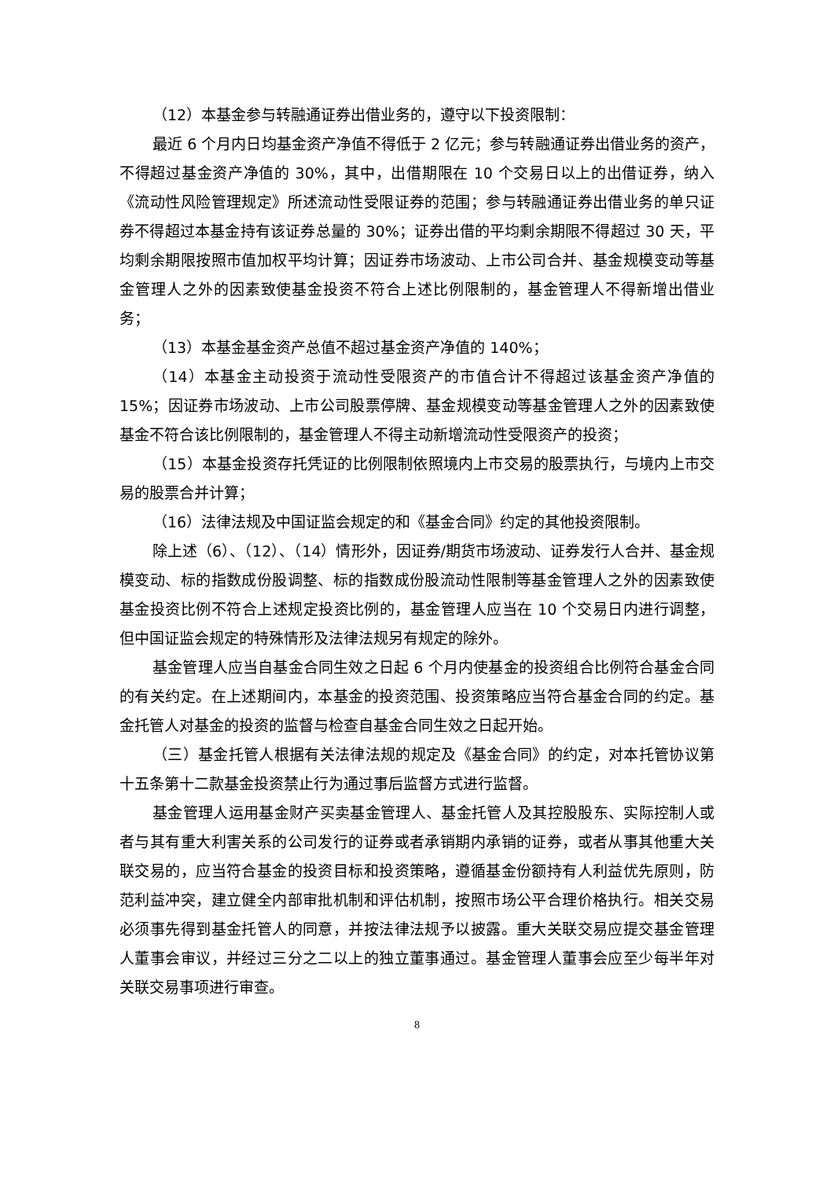（12）本基金参与转融通证券出借业务的，遵守以下投资限制：
最近 6 个月内日均基金资产净值不得低于 2 亿元；参与转融通证券出借业务的资产，不得超过基金资产净值的 30%，其中，出借期限在 10 个交易日以上的出借证券，纳入《流动性风险管理规定》所述流动性受限证券的范围；参与转融通证券出借业务的单只证券不得超过本基金持有该证券总量的 30%；证券出借的平均剩余期限不得超过 30 天，平均剩余期限按照市值加权平均计算；因证券市场波动、上市公司合并、基金规模变动等基金管理人之外的因素致使基金投资不符合上述比例限制的，基金管理人不得新增出借业务；
（13）本基金基金资产总值不超过基金资产净值的 140%；
（14）本基金主动投资于流动性受限资产的市值合计不得超过该基金资产净值的 15%；因证券市场波动、上市公司股票停牌、基金规模变动等基金管理人之外的因素致使基金不符合该比例限制的，基金管理人不得主动新增流动性受限资产的投资；
（15）本基金投资存托凭证的比例限制依照境内上市交易的股票执行，与境内上市交易的股票合并计算；
（16）法律法规及中国证监会规定的和《基金合同》约定的其他投资限制。
除上述（6）、（12）、（14）情形外，因证券/期货市场波动、证券发行人合并、基金规模变动、标的指数成份股调整、标的指数成份股流动性限制等基金管理人之外的因素致使基金投资比例不符合上述规定投资比例的，基金管理人应当在 10 个交易日内进行调整，但中国证监会规定的特殊情形及法律法规另有规定的除外。
基金管理人应当自基金合同生效之日起 6 个月内使基金的投资组合比例符合基金合同的有关约定。在上述期间内，本基金的投资范围、投资策略应当符合基金合同的约定。基金托管人对基金的投资的监督与检查自基金合同生效之日起开始。
（三）基金托管人根据有关法律法规的规定及《基金合同》的约定，对本托管协议第十五条第十二款基金投资禁止行为通过事后监督方式进行监督。
基金管理人运用基金财产买卖基金管理人、基金托管人及其控股股东、实际控制人或者与其有重大利害关系的公司发行的证券或者承销期内承销的证券，或者从事其他重大关联交易的，应当符合基金的投资目标和投资策略，遵循基金份额持有人利益优先原则，防范利益冲突，建立健全内部审批机制和评估机制，按照市场公平合理价格执行。相关交易必须事先得到基金托管人的同意，并按法律法规予以披露。重大关联交易应提交基金管理人董事会审议，并经过三分之二以上的独立董事通过。基金管理人董事会应至少每半年对关联交易事项进行审查。
8